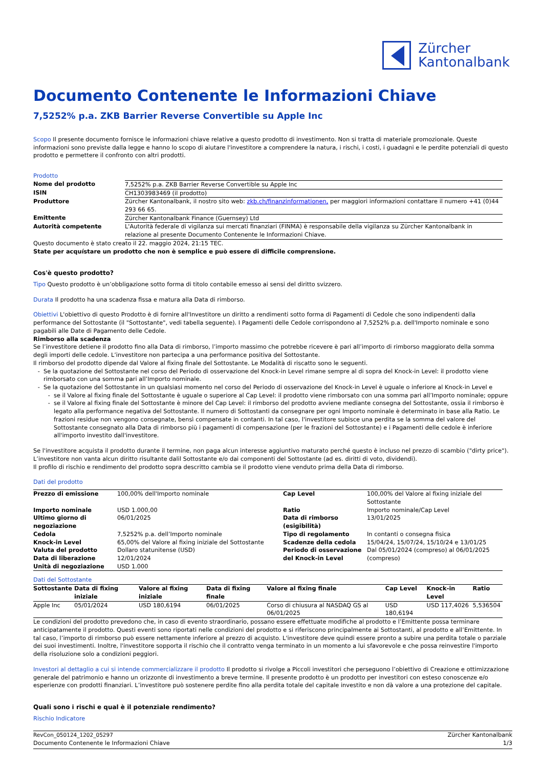Zürcher
Kantonalbank
Documento Contenente le Informazioni Chiave
7,5252% p.a. ZKB Barrier Reverse Convertible su Apple Inc
Scopo Il presente documento fornisce le informazioni chiave relative a questo prodotto di investimento. Non si tratta di materiale promozionale. Queste informazioni sono previste dalla legge e hanno lo scopo di aiutare l'investitore a comprendere la natura, i rischi, i costi, i guadagni e le perdite potenziali di questo prodotto e permettere il confronto con altri prodotti.
Prodotto
| Nome del prodotto | 7,5252% p.a. ZKB Barrier Reverse Convertible su Apple Inc |
| ISIN | CH1303983469 (il prodotto) |
| Produttore | Zürcher Kantonalbank, il nostro sito web: zkb.ch/finanzinformationen, per maggiori informazioni contattare il numero +41 (0)44 293 66 65. |
| Emittente | Zürcher Kantonalbank Finance (Guernsey) Ltd |
| Autorità competente | L'Autorità federale di vigilanza sui mercati finanziari (FINMA) è responsabile della vigilanza su Zürcher Kantonalbank in relazione al presente Documento Contenente le Informazioni Chiave. |
Questo documento è stato creato il 22. maggio 2024, 21:15 TEC.
State per acquístare un prodotto che non è semplice e può essere di difficile comprensione.
Cos'è questo prodotto?
Tipo Questo prodotto è un’obbligazione sotto forma di titolo contabile emesso ai sensi del diritto svizzero.
Durata Il prodotto ha una scadenza fissa e matura alla Data di rimborso.
Obiettivi L'obiettivo di questo Prodotto è di fornire all'Investitore un diritto a rendimenti sotto forma di Pagamenti di Cedole che sono indipendenti dalla performance del Sottostante (il "Sottostante", vedi tabella seguente). I Pagamenti delle Cedole corrispondono al 7,5252% p.a. dell'Importo nominale e sono pagabili alle Date di Pagamento delle Cedole.
Rimborso alla scadenza
Se l’investitore detiene il prodotto fino alla Data di rimborso, l’importo massimo che potrebbe ricevere è pari all’importo di rimborso maggiorato della somma degli importi delle cedole. L’investitore non partecipa a una performance positiva del Sottostante.
Il rimborso del prodotto dipende dal Valore al fixing finale del Sottostante. Le Modalità di riscatto sono le seguenti.
Se la quotazione del Sottostante nel corso del Periodo di osservazione del Knock-in Level rimane sempre al di sopra del Knock-in Level: il prodotto viene rimborsato con una somma pari all’Importo nominale.
Se la quotazione del Sottostante in un qualsiasi momento nel corso del Periodo di osservazione del Knock-in Level è uguale o inferiore al Knock-in Level e
se il Valore al fixing finale del Sottostante è uguale o superiore al Cap Level: il prodotto viene rimborsato con una somma pari all’Importo nominale; oppure
se il Valore al fixing finale del Sottostante è minore del Cap Level: il rimborso del prodotto avviene mediante consegna del Sottostante, ossia il rimborso è legato alla performance negativa del Sottostante. Il numero di Sottostanti da consegnare per ogni Importo nominale è determinato in base alla Ratio. Le frazioni residue non vengono consegnate, bensì compensate in contanti. In tal caso, l'investitore subisce una perdita se la somma del valore del Sottostante consegnato alla Data di rimborso più i pagamenti di compensazione (per le frazioni del Sottostante) e i Pagamenti delle cedole è inferiore all'importo investito dall'investitore.
Se l'investitore acquista il prodotto durante il termine, non paga alcun interesse aggiuntivo maturato perché questo è incluso nel prezzo di scambio ("dirty price").
L’investitore non vanta alcun diritto risultante dalil Sottostante e/o dai componenti del Sottostante (ad es. diritti di voto, dividendi).
Il profilo di rischio e rendimento del prodotto sopra descritto cambia se il prodotto viene venduto prima della Data di rimborso.
Dati del prodotto
| Prezzo di emissione | 100,00% dell'Importo nominale | Cap Level | 100,00% del Valore al fixing iniziale del Sottostante |
| Importo nominale | USD 1.000,00 | Ratio | Importo nominale/Cap Level |
| Ultimo giorno di negoziazione | 06/01/2025 | Data di rimborso (esigibilità) | 13/01/2025 |
| Cedola | 7,5252% p.a. dell’Importo nominale | Tipo di regolamento | In contanti o consegna fisica |
| Knock-in Level | 65,00% del Valore al fixing iniziale del Sottostante | Scadenze della cedola | 15/04/24, 15/07/24, 15/10/24 e 13/01/25 |
| Valuta del prodotto | Dollaro statunitense (USD) | Periodo di osservazione del Knock-in Level | Dal 05/01/2024 (compreso) al 06/01/2025 (compreso) |
| Data di liberazione | 12/01/2024 | | |
| Unità di negoziazione | USD 1.000 | | |
Dati del Sottostante
| Sottostante | Data di fixing iniziale | Valore al fixing iniziale | Data di fixing finale | Valore al fixing finale | Cap Level | Knock-in Level | Ratio |
| --- | --- | --- | --- | --- | --- | --- | --- |
| Apple Inc | 05/01/2024 | USD 180,6194 | 06/01/2025 | Corso di chiusura al NASDAQ GS al 06/01/2025 | USD 180,6194 | USD 117,4026 | 5,536504 |
Le condizioni del prodotto prevedono che, in caso di evento straordinario, possano essere effettuate modifiche al prodotto e l’Emittente possa terminare anticipatamente il prodotto. Questi eventi sono riportati nelle condizioni del prodotto e si riferiscono principalmente ai Sottostanti, al prodotto e all’Emittente. In tal caso, l’importo di rimborso può essere nettamente inferiore al prezzo di acquisto. L'investitore deve quindi essere pronto a subire una perdita totale o parziale dei suoi investimenti. Inoltre, l'investitore sopporta il rischio che il contratto venga terminato in un momento a lui sfavorevole e che possa reinvestire l'importo della risoluzione solo a condizioni peggiori.
Investori al dettaglio a cui si intende commercializzare il prodotto Il prodotto si rivolge a Piccoli investitori che perseguono l’obiettivo di Creazione e ottimizzazione generale del patrimonio e hanno un orizzonte di investimento a breve termine. Il presente prodotto è un prodotto per investitori con esteso conoscenze e/o esperienze con prodotti finanziari. L’investitore può sostenere perdite fino alla perdita totale del capitale investito e non dà valore a una protezione del capitale.
Quali sono i rischi e qual è il potenziale rendimento?
Rischio Indicatore
RevCon_050124_1202_05297
Documento Contenente le Informazioni Chiave
Zürcher Kantonalbank
1/3